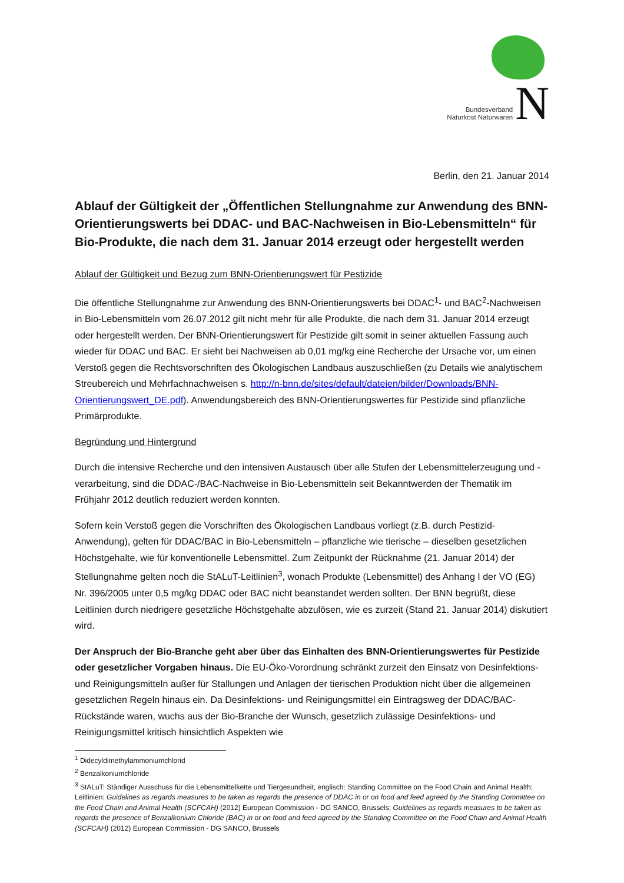Bundesverband
Naturkost Naturwaren
N
Berlin, den 21. Januar 2014
Ablauf der Gültigkeit der „Öffentlichen Stellungnahme zur Anwendung des BNN-Orientierungswerts bei DDAC- und BAC-Nachweisen in Bio-Lebensmitteln“ für Bio-Produkte, die nach dem 31. Januar 2014 erzeugt oder hergestellt werden
Ablauf der Gültigkeit und Bezug zum BNN-Orientierungswert für Pestizide
Die öffentliche Stellungnahme zur Anwendung des BNN-Orientierungswerts bei DDAC<sup>1</sup>- und BAC<sup>2</sup>-Nachweisen in Bio-Lebensmitteln vom 26.07.2012 gilt nicht mehr für alle Produkte, die nach dem 31. Januar 2014 erzeugt oder hergestellt werden. Der BNN-Orientierungswert für Pestizide gilt somit in seiner aktuellen Fassung auch wieder für DDAC und BAC. Er sieht bei Nachweisen ab 0,01 mg/kg eine Recherche der Ursache vor, um einen Verstoß gegen die Rechtsvorschriften des Ökologischen Landbaus auszuschließen (zu Details wie analytischem Streubereich und Mehrfachnachweisen s. http://n-bnn.de/sites/default/dateien/bilder/Downloads/BNN-Orientierungswert_DE.pdf). Anwendungsbereich des BNN-Orientierungswertes für Pestizide sind pflanzliche Primärprodukte.
Begründung und Hintergrund
Durch die intensive Recherche und den intensiven Austausch über alle Stufen der Lebensmittelerzeugung und -verarbeitung, sind die DDAC-/BAC-Nachweise in Bio-Lebensmitteln seit Bekanntwerden der Thematik im Frühjahr 2012 deutlich reduziert werden konnten.
Sofern kein Verstoß gegen die Vorschriften des Ökologischen Landbaus vorliegt (z.B. durch Pestizid-Anwendung), gelten für DDAC/BAC in Bio-Lebensmitteln – pflanzliche wie tierische – dieselben gesetzlichen Höchstgehalte, wie für konventionelle Lebensmittel. Zum Zeitpunkt der Rücknahme (21. Januar 2014) der Stellungnahme gelten noch die StALuT-Leitlinien<sup>3</sup>, wonach Produkte (Lebensmittel) des Anhang I der VO (EG) Nr. 396/2005 unter 0,5 mg/kg DDAC oder BAC nicht beanstandet werden sollten. Der BNN begrüßt, diese Leitlinien durch niedrigere gesetzliche Höchstgehalte abzulösen, wie es zurzeit (Stand 21. Januar 2014) diskutiert wird.
Der Anspruch der Bio-Branche geht aber über das Einhalten des BNN-Orientierungswertes für Pestizide oder gesetzlicher Vorgaben hinaus. Die EU-Öko-Vorordnung schränkt zurzeit den Einsatz von Desinfektions- und Reinigungsmitteln außer für Stallungen und Anlagen der tierischen Produktion nicht über die allgemeinen gesetzlichen Regeln hinaus ein. Da Desinfektions- und Reinigungsmittel ein Eintragsweg der DDAC/BAC-Rückstände waren, wuchs aus der Bio-Branche der Wunsch, gesetzlich zulässige Desinfektions- und Reinigungsmittel kritisch hinsichtlich Aspekten wie
<sup>1</sup> Didecyldimethylammoniumchlorid
<sup>2</sup> Benzalkoniumchloride
<sup>3</sup> StALuT: Ständiger Ausschuss für die Lebensmittelkette und Tiergesundheit, englisch: Standing Committee on the Food Chain and Animal Health; Leitlinien: Guidelines as regards measures to be taken as regards the presence of DDAC in or on food and feed agreed by the Standing Committee on the Food Chain and Animal Health (SCFCAH) (2012) European Commission - DG SANCO, Brussels; Guidelines as regards measures to be taken as regards the presence of Benzalkonium Chloride (BAC) in or on food and feed agreed by the Standing Committee on the Food Chain and Animal Health (SCFCAH) (2012) European Commission - DG SANCO, Brussels